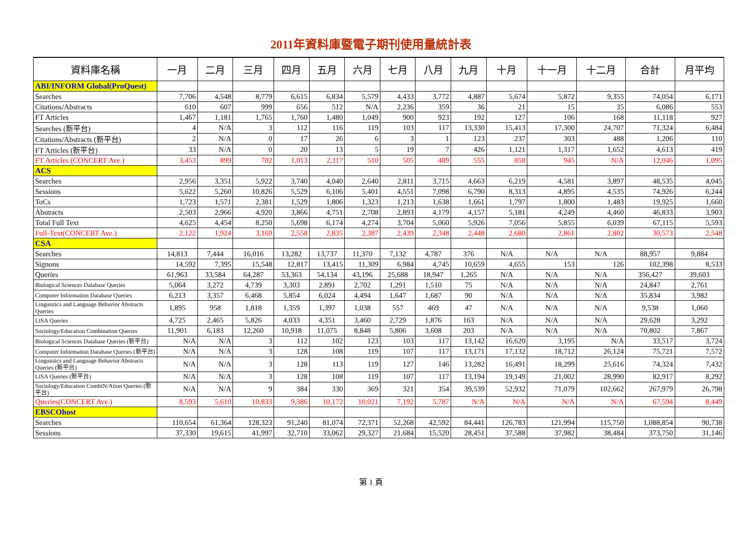2011年資料庫暨電子期刊使用量統計表
| 資料庫名稱 | 一月 | 二月 | 三月 | 四月 | 五月 | 六月 | 七月 | 八月 | 九月 | 十月 | 十一月 | 十二月 | 合計 | 月平均 |
| --- | --- | --- | --- | --- | --- | --- | --- | --- | --- | --- | --- | --- | --- | --- |
| ABI/INFORM Global(ProQuest) | | | | | | | | | | | | | | |
| Searches | 7,706 | 4,548 | 8,779 | 6,615 | 6,834 | 5,579 | 4,433 | 3,772 | 4,887 | 5,674 | 5,872 | 9,355 | 74,054 | 6,171 |
| Citations/Abstracts | 610 | 607 | 999 | 656 | 512 | N/A | 2,236 | 359 | 36 | 21 | 15 | 35 | 6,086 | 553 |
| FT Articles | 1,467 | 1,181 | 1,765 | 1,760 | 1,480 | 1,049 | 900 | 923 | 192 | 127 | 106 | 168 | 11,118 | 927 |
| Searches (新平台) | 4 | N/A | 3 | 112 | 116 | 119 | 103 | 117 | 13,330 | 15,413 | 17,300 | 24,707 | 71,324 | 6,484 |
| Citations/Abstracts (新平台) | 2 | N/A | 0 | 17 | 26 | 6 | 3 | 1 | 123 | 237 | 303 | 488 | 1,206 | 110 |
| FT Articles (新平台) | 33 | N/A | 0 | 20 | 13 | 5 | 19 | 7 | 426 | 1,121 | 1,317 | 1,652 | 4,613 | 419 |
| FT Articles (CONCERT Ave.) | 3,453 | 899 | 702 | 1,013 | 2,117 | 510 | 505 | 489 | 555 | 858 | 945 | N/A | 12,046 | 1,095 |
| ACS | | | | | | | | | | | | | | |
| Searches | 2,956 | 3,351 | 5,922 | 3,740 | 4,040 | 2,640 | 2,811 | 3,715 | 4,663 | 6,219 | 4,581 | 3,897 | 48,535 | 4,045 |
| Sessions | 5,622 | 5,260 | 10,826 | 5,529 | 6,106 | 5,401 | 4,551 | 7,098 | 6,790 | 8,313 | 4,895 | 4,535 | 74,926 | 6,244 |
| ToCs | 1,723 | 1,571 | 2,381 | 1,529 | 1,806 | 1,323 | 1,213 | 1,638 | 1,661 | 1,797 | 1,800 | 1,483 | 19,925 | 1,660 |
| Abstracts | 2,503 | 2,966 | 4,920 | 3,866 | 4,751 | 2,708 | 2,893 | 4,179 | 4,157 | 5,181 | 4,249 | 4,460 | 46,833 | 3,903 |
| Total Full Text | 4,625 | 4,454 | 8,250 | 5,698 | 6,174 | 4,274 | 3,704 | 5,060 | 5,926 | 7,056 | 5,855 | 6,039 | 67,115 | 5,593 |
| Full-Text(CONCERT Ave.) | 2,122 | 1,924 | 3,169 | 2,558 | 2,835 | 2,387 | 2,439 | 2,348 | 2,448 | 2,680 | 2,861 | 2,802 | 30,573 | 2,548 |
| CSA | | | | | | | | | | | | | | |
| Searches | 14,813 | 7,444 | 16,016 | 13,282 | 13,737 | 11,370 | 7,132 | 4,787 | 376 | N/A | N/A | N/A | 88,957 | 9,884 |
| Signons | 14,592 | 7,395 | 15,548 | 12,817 | 13,415 | 11,309 | 6,984 | 4,745 | 10,659 | 4,655 | 153 | 126 | 102,398 | 8,533 |
| Queries | 61,963 | 33,584 | 64,287 | 53,363 | 54,134 | 43,196 | 25,688 | 18,947 | 1,265 | N/A | N/A | N/A | 356,427 | 39,603 |
| Biological Sciences Database Queries | 5,064 | 3,272 | 4,739 | 3,303 | 2,891 | 2,702 | 1,291 | 1,510 | 75 | N/A | N/A | N/A | 24,847 | 2,761 |
| Computer Information Database Queries | 6,213 | 3,357 | 6,468 | 5,854 | 6,024 | 4,494 | 1,647 | 1,687 | 90 | N/A | N/A | N/A | 35,834 | 3,982 |
| Linguistics and Language Behavior Abstracts Queries | 1,895 | 958 | 1,818 | 1,359 | 1,397 | 1,038 | 557 | 469 | 47 | N/A | N/A | N/A | 9,538 | 1,060 |
| LISA Queries | 4,725 | 2,465 | 5,826 | 4,033 | 4,351 | 3,460 | 2,729 | 1,876 | 163 | N/A | N/A | N/A | 29,628 | 3,292 |
| Sociology/Education Combination Queries | 11,901 | 6,183 | 12,260 | 10,918 | 11,075 | 8,848 | 5,806 | 3,608 | 203 | N/A | N/A | N/A | 70,802 | 7,867 |
| Biological Sciences Database Queries (新平台) | N/A | N/A | 3 | 112 | 102 | 123 | 103 | 117 | 13,142 | 16,620 | 3,195 | N/A | 33,517 | 3,724 |
| Computer Information Database Queries (新平台) | N/A | N/A | 3 | 128 | 108 | 119 | 107 | 117 | 13,171 | 17,132 | 18,712 | 26,124 | 75,721 | 7,572 |
| Linguistics and Language Behavior Abstracts Queries (新平台) | N/A | N/A | 3 | 128 | 113 | 119 | 127 | 146 | 13,282 | 16,491 | 18,299 | 25,616 | 74,324 | 7,432 |
| LISA Queries (新平台) | N/A | N/A | 3 | 128 | 108 | 119 | 107 | 117 | 13,194 | 19,149 | 21,002 | 28,990 | 82,917 | 8,292 |
| Sociology/Education CombiN/Ation Queries (新平台) | N/A | N/A | 9 | 384 | 330 | 369 | 321 | 354 | 39,539 | 52,932 | 71,079 | 102,662 | 267,979 | 26,798 |
| Queries(CONCERT Ave.) | 8,593 | 5,610 | 10,833 | 9,386 | 10,172 | 10,021 | 7,192 | 5,787 | N/A | N/A | N/A | N/A | 67,594 | 8,449 |
| EBSCOhost | | | | | | | | | | | | | | |
| Searches | 110,654 | 61,364 | 128,323 | 91,240 | 81,074 | 72,371 | 52,268 | 42,592 | 84,441 | 126,783 | 121,994 | 115,750 | 1,088,854 | 90,738 |
| Sessions | 37,330 | 19,615 | 41,997 | 32,710 | 33,062 | 29,327 | 21,684 | 15,520 | 28,451 | 37,588 | 37,982 | 38,484 | 373,750 | 31,146 |
第 1 頁